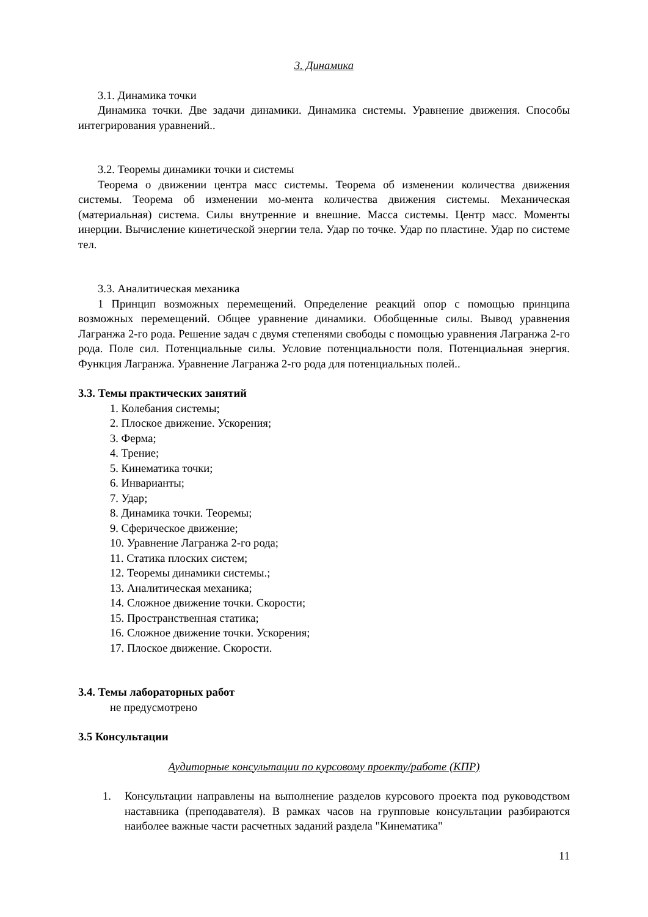3. Динамика
3.1. Динамика точки
Динамика точки. Две задачи динамики. Динамика системы. Уравнение движения. Способы интегрирования уравнений..
3.2. Теоремы динамики точки и системы
Теорема о движении центра масс системы. Теорема об изменении количества движения системы. Теорема об изменении мо-мента количества движения системы. Механическая (материальная) система. Силы внутренние и внешние. Масса системы. Центр масс. Моменты инерции. Вычисление кинетической энергии тела. Удар по точке. Удар по пластине. Удар по системе тел.
3.3. Аналитическая механика
1 Принцип возможных перемещений. Определение реакций опор с помощью принципа возможных перемещений. Общее уравнение динамики. Обобщенные силы. Вывод уравнения Лагранжа 2-го рода. Решение задач с двумя степенями свободы с помощью уравнения Лагранжа 2-го рода. Поле сил. Потенциальные силы. Условие потенциальности поля. Потенциальная энергия. Функция Лагранжа. Уравнение Лагранжа 2-го рода для потенциальных полей..
3.3. Темы практических занятий
1. Колебания системы;
2. Плоское движение. Ускорения;
3. Ферма;
4. Трение;
5. Кинематика точки;
6. Инварианты;
7. Удар;
8. Динамика точки. Теоремы;
9. Сферическое движение;
10. Уравнение Лагранжа 2-го рода;
11. Статика плоских систем;
12. Теоремы динамики системы.;
13. Аналитическая механика;
14. Сложное движение точки. Скорости;
15. Пространственная статика;
16. Сложное движение точки. Ускорения;
17. Плоское движение. Скорости.
3.4. Темы лабораторных работ
не предусмотрено
3.5 Консультации
Аудиторные консультации по курсовому проекту/работе (КПР)
1. Консультации направлены на выполнение разделов курсового проекта под руководством наставника (преподавателя). В рамках часов на групповые консультации разбираются наиболее важные части расчетных заданий раздела "Кинематика"
11